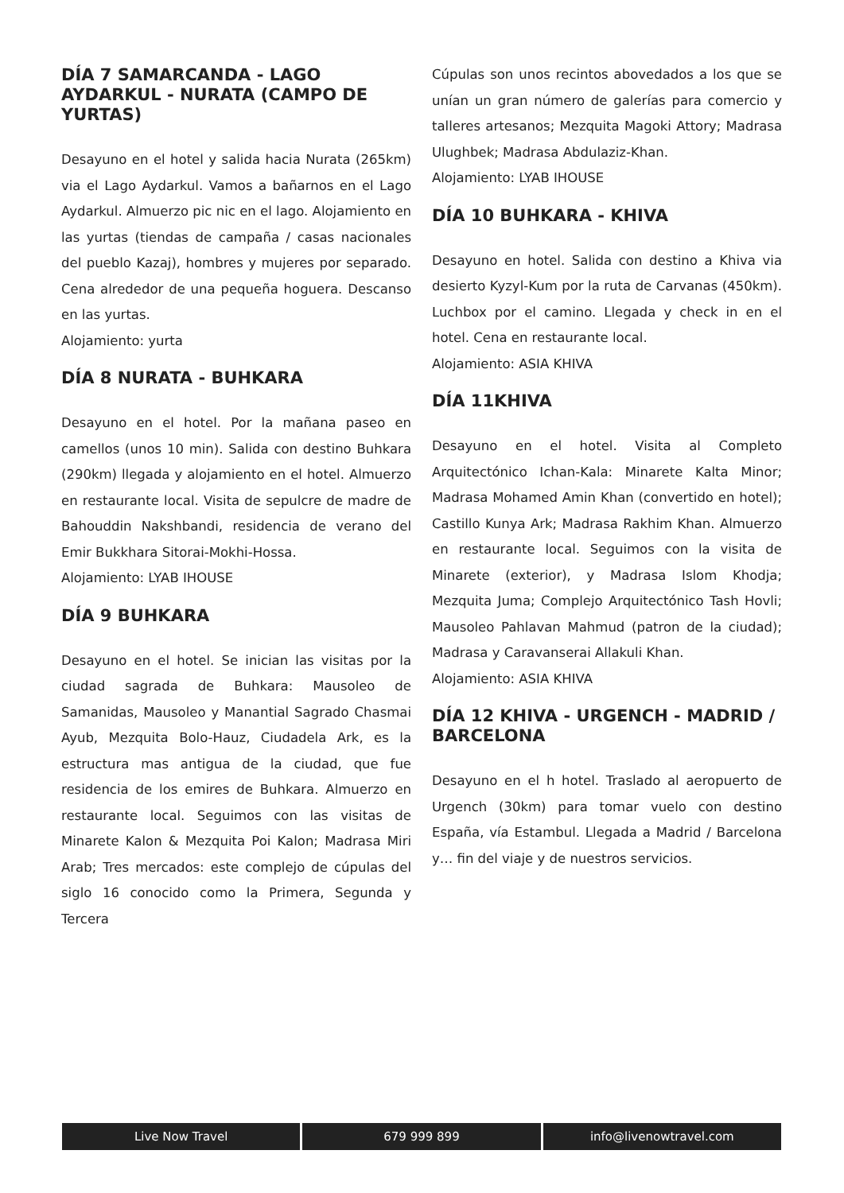DÍA 7 SAMARCANDA - LAGO AYDARKUL - NURATA (CAMPO DE YURTAS)
Desayuno en el hotel y salida hacia Nurata (265km) via el Lago Aydarkul. Vamos a bañarnos en el Lago Aydarkul. Almuerzo pic nic en el lago. Alojamiento en las yurtas (tiendas de campaña / casas nacionales del pueblo Kazaj), hombres y mujeres por separado. Cena alrededor de una pequeña hoguera. Descanso en las yurtas.
Alojamiento: yurta
DÍA 8 NURATA - BUHKARA
Desayuno en el hotel. Por la mañana paseo en camellos (unos 10 min). Salida con destino Buhkara (290km) llegada y alojamiento en el hotel. Almuerzo en restaurante local. Visita de sepulcre de madre de Bahouddin Nakshbandi, residencia de verano del Emir Bukkhara Sitorai-Mokhi-Hossa.
Alojamiento: LYAB IHOUSE
DÍA 9 BUHKARA
Desayuno en el hotel. Se inician las visitas por la ciudad sagrada de Buhkara: Mausoleo de Samanidas, Mausoleo y Manantial Sagrado Chasmai Ayub, Mezquita Bolo-Hauz, Ciudadela Ark, es la estructura mas antigua de la ciudad, que fue residencia de los emires de Buhkara. Almuerzo en restaurante local. Seguimos con las visitas de Minarete Kalon & Mezquita Poi Kalon; Madrasa Miri Arab; Tres mercados: este complejo de cúpulas del siglo 16 conocido como la Primera, Segunda y Tercera
Cúpulas son unos recintos abovedados a los que se unían un gran número de galerías para comercio y talleres artesanos; Mezquita Magoki Attory; Madrasa Ulughbek; Madrasa Abdulaziz-Khan.
Alojamiento: LYAB IHOUSE
DÍA 10 BUHKARA - KHIVA
Desayuno en hotel. Salida con destino a Khiva via desierto Kyzyl-Kum por la ruta de Carvanas (450km). Luchbox por el camino. Llegada y check in en el hotel. Cena en restaurante local.
Alojamiento: ASIA KHIVA
DÍA 11KHIVA
Desayuno en el hotel. Visita al Completo Arquitectónico Ichan-Kala: Minarete Kalta Minor; Madrasa Mohamed Amin Khan (convertido en hotel); Castillo Kunya Ark; Madrasa Rakhim Khan. Almuerzo en restaurante local. Seguimos con la visita de Minarete (exterior), y Madrasa Islom Khodja; Mezquita Juma; Complejo Arquitectónico Tash Hovli; Mausoleo Pahlavan Mahmud (patron de la ciudad); Madrasa y Caravanserai Allakuli Khan.
Alojamiento: ASIA KHIVA
DÍA 12 KHIVA - URGENCH - MADRID / BARCELONA
Desayuno en el h hotel. Traslado al aeropuerto de Urgench (30km) para tomar vuelo con destino España, vía Estambul. Llegada a Madrid / Barcelona y… fin del viaje y de nuestros servicios.
Live Now Travel 679 999 899 info@livenowtravel.com